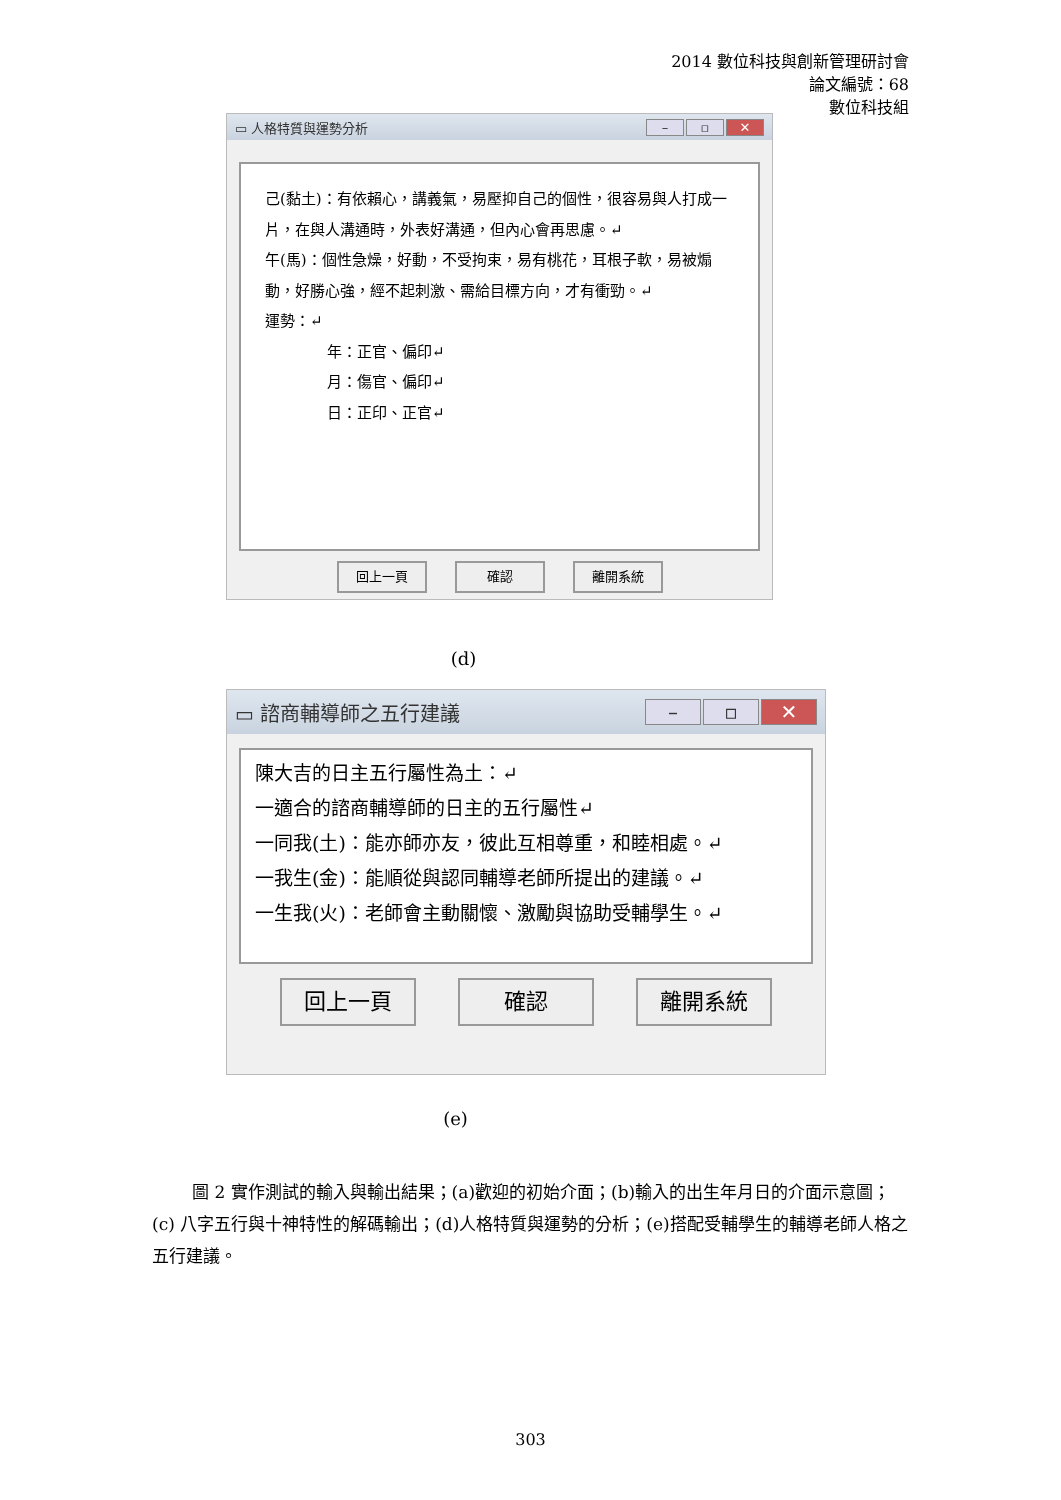2014 數位科技與創新管理研討會
論文編號：68
數位科技組
▭ 人格特質與運勢分析 – ▫ ✕
己(黏土)：有依賴心，講義氣，易壓抑自己的個性，很容易與人打成一片，在與人溝通時，外表好溝通，但內心會再思慮。↵
午(馬)：個性急燥，好動，不受拘束，易有桃花，耳根子軟，易被煽動，好勝心強，經不起刺激、需給目標方向，才有衝勁。↵
運勢：↵
年：正官、偏印↵
月：傷官、偏印↵
日：正印、正官↵
回上一頁 確認 離開系統
(d)
▭ 諮商輔導師之五行建議 – ▫ ✕
陳大吉的日主五行屬性為土：↵
一適合的諮商輔導師的日主的五行屬性↵
一同我(土)：能亦師亦友，彼此互相尊重，和睦相處。↵
一我生(金)：能順從與認同輔導老師所提出的建議。↵
一生我(火)：老師會主動關懷、激勵與協助受輔學生。↵
回上一頁 確認 離開系統
(e)
圖 2 實作測試的輸入與輸出結果；(a)歡迎的初始介面；(b)輸入的出生年月日的介面示意圖；(c) 八字五行與十神特性的解碼輸出；(d)人格特質與運勢的分析；(e)搭配受輔學生的輔導老師人格之五行建議。
303